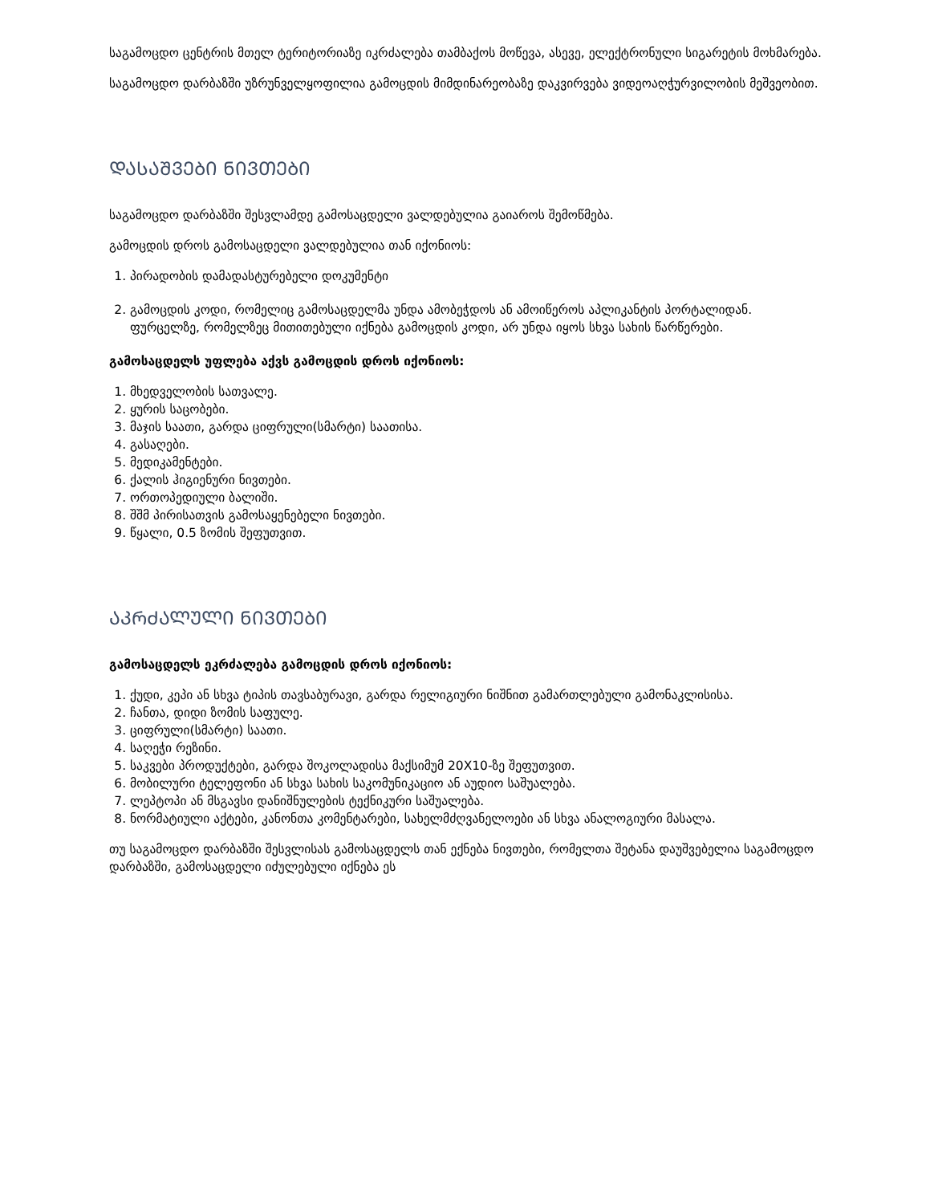საგამოცდო ცენტრის მთელ ტერიტორიაზე იკრძალება თამბაქოს მოწევა, ასევე, ელექტრონული სიგარეტის მოხმარება.
საგამოცდო დარბაზში უზრუნველყოფილია გამოცდის მიმდინარეობაზე დაკვირვება ვიდეოაღჭურვილობის მეშვეობით.
ᲓᲐᲡᲐᲨᲕᲔᲑᲘ ᲜᲘᲕᲗᲔᲑᲘ
საგამოცდო დარბაზში შესვლამდე გამოსაცდელი ვალდებულია გაიაროს შემოწმება.
გამოცდის დროს გამოსაცდელი ვალდებულია თან იქონიოს:
1. პირადობის დამადასტურებელი დოკუმენტი
2. გამოცდის კოდი, რომელიც გამოსაცდელმა უნდა ამობეჭდოს ან ამოიწეროს აპლიკანტის პორტალიდან. ფურცელზე, რომელზეც მითითებული იქნება გამოცდის კოდი, არ უნდა იყოს სხვა სახის წარწერები.
გამოსაცდელს უფლება აქვს გამოცდის დროს იქონიოს:
1. მხედველობის სათვალე.
2. ყურის საცობები.
3. მაჯის საათი, გარდა ციფრული(სმარტი) საათისა.
4. გასაღები.
5. მედიკამენტები.
6. ქალის ჰიგიენური ნივთები.
7. ორთოპედიული ბალიში.
8. შშმ პირისათვის გამოსაყენებელი ნივთები.
9. წყალი, 0.5 ზომის შეფუთვით.
ᲐᲙᲠᲫᲐᲚᲣᲚᲘ ᲜᲘᲕᲗᲔᲑᲘ
გამოსაცდელს ეკრძალება გამოცდის დროს იქონიოს:
1. ქუდი, კეპი ან სხვა ტიპის თავსაბურავი, გარდა რელიგიური ნიშნით გამართლებული გამონაკლისისა.
2. ჩანთა, დიდი ზომის საფულე.
3. ციფრული(სმარტი) საათი.
4. საღეჭი რეზინი.
5. საკვები პროდუქტები, გარდა შოკოლადისა მაქსიმუმ 20X10-ზე შეფუთვით.
6. მობილური ტელეფონი ან სხვა სახის საკომუნიკაციო ან აუდიო საშუალება.
7. ლეპტოპი ან მსგავსი დანიშნულების ტექნიკური საშუალება.
8. ნორმატიული აქტები, კანონთა კომენტარები, სახელმძღვანელოები ან სხვა ანალოგიური მასალა.
თუ საგამოცდო დარბაზში შესვლისას გამოსაცდელს თან ექნება ნივთები, რომელთა შეტანა დაუშვებელია საგამოცდო დარბაზში, გამოსაცდელი იძულებული იქნება ეს